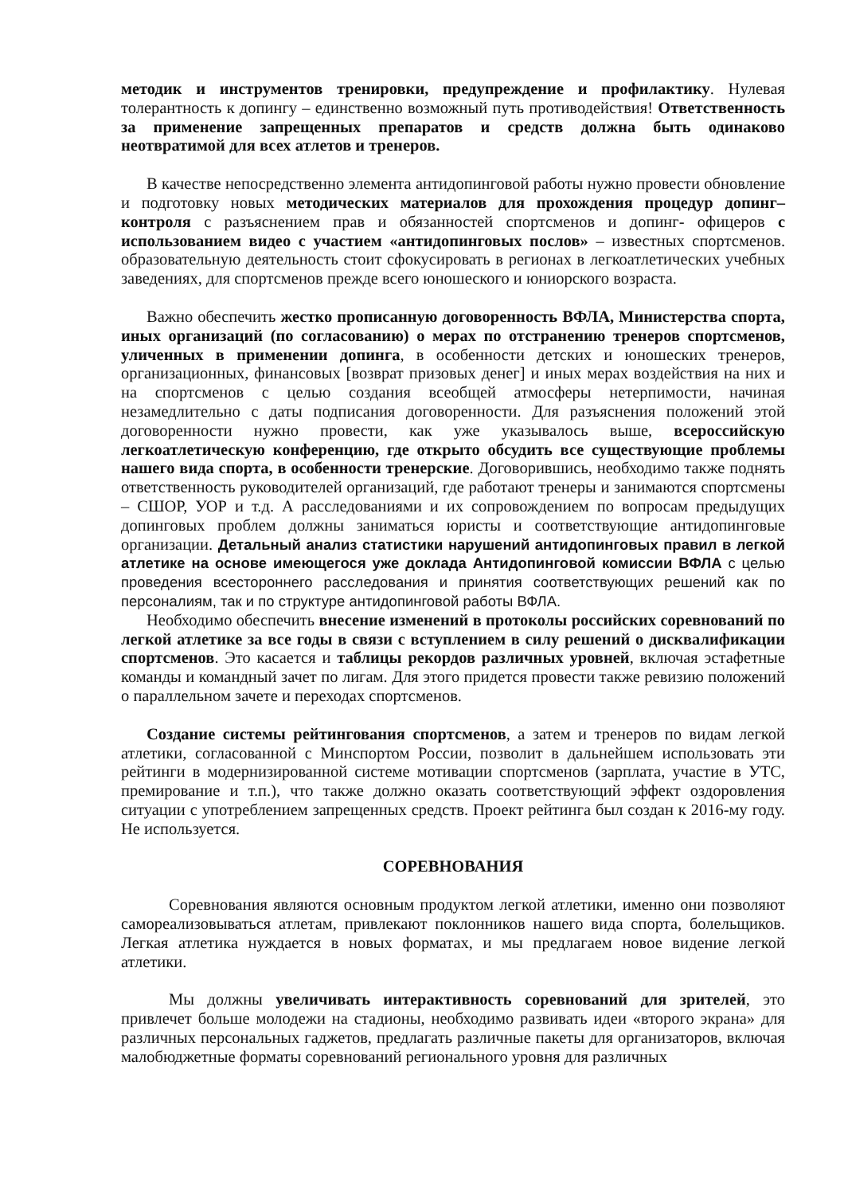методик и инструментов тренировки, предупреждение и профилактику. Нулевая толерантность к допингу – единственно возможный путь противодействия! Ответственность за применение запрещенных препаратов и средств должна быть одинаково неотвратимой для всех атлетов и тренеров.
В качестве непосредственно элемента антидопинговой работы нужно провести обновление и подготовку новых методических материалов для прохождения процедур допинг–контроля с разъяснением прав и обязанностей спортсменов и допинг- офицеров с использованием видео с участием «антидопинговых послов» – известных спортсменов. образовательную деятельность стоит сфокусировать в регионах в легкоатлетических учебных заведениях, для спортсменов прежде всего юношеского и юниорского возраста.
Важно обеспечить жестко прописанную договоренность ВФЛА, Министерства спорта, иных организаций (по согласованию) о мерах по отстранению тренеров спортсменов, уличенных в применении допинга, в особенности детских и юношеских тренеров, организационных, финансовых [возврат призовых денег] и иных мерах воздействия на них и на спортсменов с целью создания всеобщей атмосферы нетерпимости, начиная незамедлительно с даты подписания договоренности. Для разъяснения положений этой договоренности нужно провести, как уже указывалось выше, всероссийскую легкоатлетическую конференцию, где открыто обсудить все существующие проблемы нашего вида спорта, в особенности тренерские. Договорившись, необходимо также поднять ответственность руководителей организаций, где работают тренеры и занимаются спортсмены – СШОР, УОР и т.д. А расследованиями и их сопровождением по вопросам предыдущих допинговых проблем должны заниматься юристы и соответствующие антидопинговые организации. Детальный анализ статистики нарушений антидопинговых правил в легкой атлетике на основе имеющегося уже доклада Антидопинговой комиссии ВФЛА с целью проведения всестороннего расследования и принятия соответствующих решений как по персоналиям, так и по структуре антидопинговой работы ВФЛА.
Необходимо обеспечить внесение изменений в протоколы российских соревнований по легкой атлетике за все годы в связи с вступлением в силу решений о дисквалификации спортсменов. Это касается и таблицы рекордов различных уровней, включая эстафетные команды и командный зачет по лигам. Для этого придется провести также ревизию положений о параллельном зачете и переходах спортсменов.
Создание системы рейтингования спортсменов, а затем и тренеров по видам легкой атлетики, согласованной с Минспортом России, позволит в дальнейшем использовать эти рейтинги в модернизированной системе мотивации спортсменов (зарплата, участие в УТС, премирование и т.п.), что также должно оказать соответствующий эффект оздоровления ситуации с употреблением запрещенных средств. Проект рейтинга был создан к 2016-му году. Не используется.
СОРЕВНОВАНИЯ
Соревнования являются основным продуктом легкой атлетики, именно они позволяют самореализовываться атлетам, привлекают поклонников нашего вида спорта, болельщиков. Легкая атлетика нуждается в новых форматах, и мы предлагаем новое видение легкой атлетики.
Мы должны увеличивать интерактивность соревнований для зрителей, это привлечет больше молодежи на стадионы, необходимо развивать идеи «второго экрана» для различных персональных гаджетов, предлагать различные пакеты для организаторов, включая малобюджетные форматы соревнований регионального уровня для различных